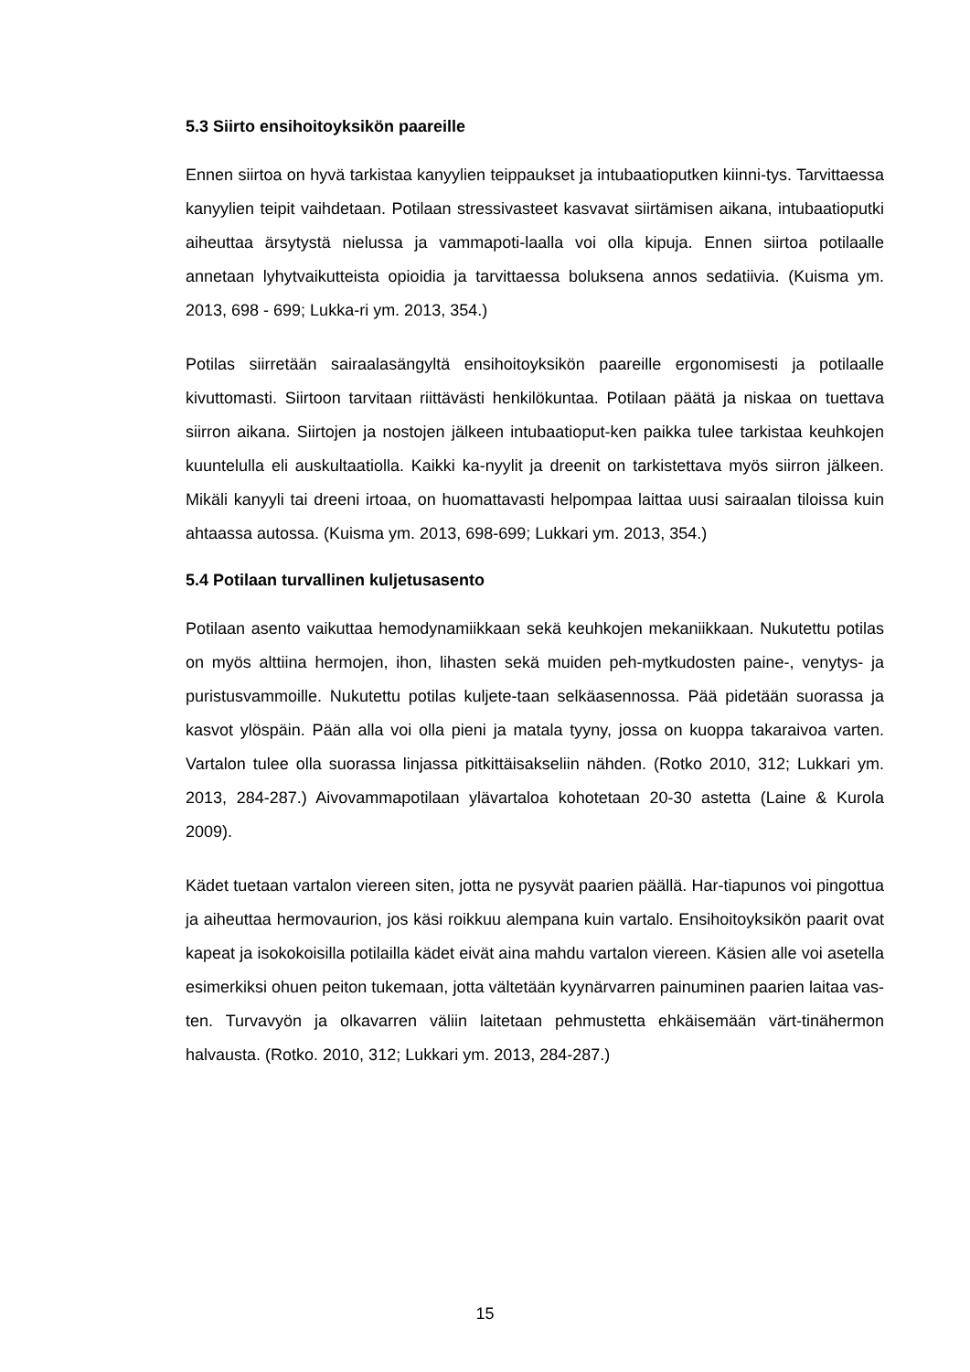5.3 Siirto ensihoitoyksikön paareille
Ennen siirtoa on hyvä tarkistaa kanyylien teippaukset ja intubaatioputken kiinni-tys. Tarvittaessa kanyylien teipit vaihdetaan. Potilaan stressivasteet kasvavat siirtämisen aikana, intubaatioputki aiheuttaa ärsytystä nielussa ja vammapoti-laalla voi olla kipuja. Ennen siirtoa potilaalle annetaan lyhytvaikutteista opioidia ja tarvittaessa boluksena annos sedatiivia. (Kuisma ym. 2013, 698 - 699; Lukka-ri ym. 2013, 354.)
Potilas siirretään sairaalasängyltä ensihoitoyksikön paareille ergonomisesti ja potilaalle kivuttomasti. Siirtoon tarvitaan riittävästi henkilökuntaa. Potilaan päätä ja niskaa on tuettava siirron aikana. Siirtojen ja nostojen jälkeen intubaatioput-ken paikka tulee tarkistaa keuhkojen kuuntelulla eli auskultaatiolla. Kaikki ka-nyylit ja dreenit on tarkistettava myös siirron jälkeen. Mikäli kanyyli tai dreeni irtoaa, on huomattavasti helpompaa laittaa uusi sairaalan tiloissa kuin ahtaassa autossa. (Kuisma ym. 2013, 698-699; Lukkari ym. 2013, 354.)
5.4 Potilaan turvallinen kuljetusasento
Potilaan asento vaikuttaa hemodynamiikkaan sekä keuhkojen mekaniikkaan. Nukutettu potilas on myös alttiina hermojen, ihon, lihasten sekä muiden peh-mytkudosten paine-, venytys- ja puristusvammoille. Nukutettu potilas kuljete-taan selkäasennossa. Pää pidetään suorassa ja kasvot ylöspäin. Pään alla voi olla pieni ja matala tyyny, jossa on kuoppa takaraivoa varten. Vartalon tulee olla suorassa linjassa pitkittäisakseliin nähden. (Rotko 2010, 312; Lukkari ym. 2013, 284-287.) Aivovammapotilaan ylävartaloa kohotetaan 20-30 astetta (Laine & Kurola 2009).
Kädet tuetaan vartalon viereen siten, jotta ne pysyvät paarien päällä. Har-tiapunos voi pingottua ja aiheuttaa hermovaurion, jos käsi roikkuu alempana kuin vartalo. Ensihoitoyksikön paarit ovat kapeat ja isokokoisilla potilailla kädet eivät aina mahdu vartalon viereen. Käsien alle voi asetella esimerkiksi ohuen peiton tukemaan, jotta vältetään kyynärvarren painuminen paarien laitaa vas-ten. Turvavyön ja olkavarren väliin laitetaan pehmustetta ehkäisemään värt-tinähermon halvausta. (Rotko. 2010, 312; Lukkari ym. 2013, 284-287.)
15